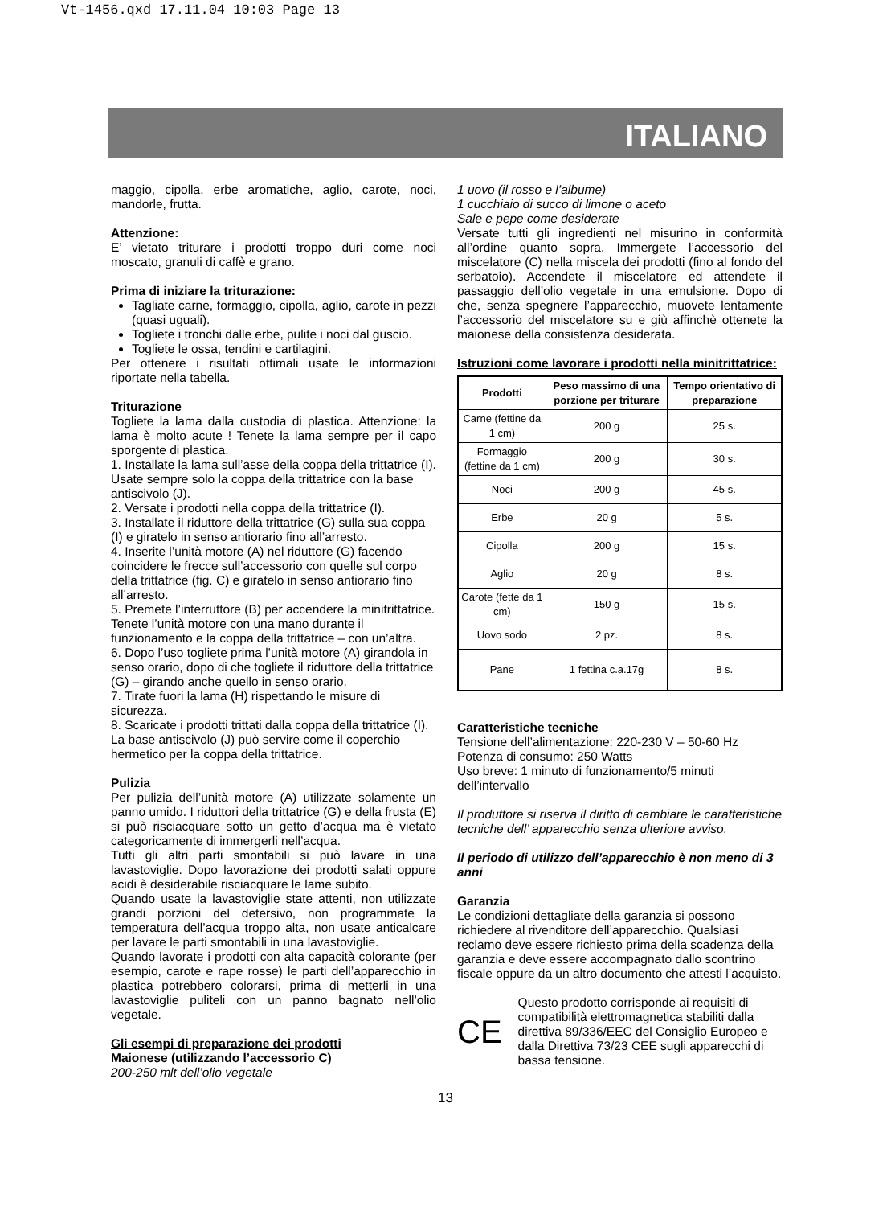Vt-1456.qxd 17.11.04 10:03 Page 13
ITALIANO
maggio, cipolla, erbe aromatiche, aglio, carote, noci, mandorle, frutta.
Attenzione:
E’ vietato triturare i prodotti troppo duri come noci moscato, granuli di caffè e grano.
Prima di iniziare la triturazione:
Tagliate carne, formaggio, cipolla, aglio, carote in pezzi (quasi uguali).
Togliete i tronchi dalle erbe, pulite i noci dal guscio.
Togliete le ossa, tendini e cartilagini.
Per ottenere i risultati ottimali usate le informazioni riportate nella tabella.
Triturazione
Togliete la lama dalla custodia di plastica. Attenzione: la lama è molto acute ! Tenete la lama sempre per il capo sporgente di plastica.
1. Installate la lama sull’asse della coppa della trittatrice (I). Usate sempre solo la coppa della trittatrice con la base antiscivolo (J).
2. Versate i prodotti nella coppa della trittatrice (I).
3. Installate il riduttore della trittatrice (G) sulla sua coppa (I) e giratelo in senso antiorario fino all’arresto.
4. Inserite l’unità motore (A) nel riduttore (G) facendo coincidere le frecce sull’accessorio con quelle sul corpo della trittatrice (fig. C) e giratelo in senso antiorario fino all’arresto.
5. Premete l’interruttore (B) per accendere la minitrittatrice. Tenete l’unità motore con una mano durante il funzionamento e la coppa della trittatrice – con un’altra.
6. Dopo l’uso togliete prima l’unità motore (A) girandola in senso orario, dopo di che togliete il riduttore della trittatrice (G) – girando anche quello in senso orario.
7. Tirate fuori la lama (H) rispettando le misure di sicurezza.
8. Scaricate i prodotti trittati dalla coppa della trittatrice (I). La base antiscivolo (J) può servire come il coperchio hermetico per la coppa della trittatrice.
Pulizia
Per pulizia dell’unità motore (A) utilizzate solamente un panno umido. I riduttori della trittatrice (G) e della frusta (E) si può risciacquare sotto un getto d’acqua ma è vietato categoricamente di immergerli nell’acqua.
Tutti gli altri parti smontabili si può lavare in una lavastoviglie. Dopo lavorazione dei prodotti salati oppure acidi è desiderabile risciacquare le lame subito.
Quando usate la lavastoviglie state attenti, non utilizzate grandi porzioni del detersivo, non programmate la temperatura dell’acqua troppo alta, non usate anticalcare per lavare le parti smontabili in una lavastoviglie.
Quando lavorate i prodotti con alta capacità colorante (per esempio, carote e rape rosse) le parti dell’apparecchio in plastica potrebbero colorarsi, prima di metterli in una lavastoviglie puliteli con un panno bagnato nell’olio vegetale.
Gli esempi di preparazione dei prodotti
Maionese (utilizzando l’accessorio C)
200-250 mlt dell’olio vegetale
1 uovo (il rosso e l’albume)
1 cucchiaio di succo di limone o aceto
Sale e pepe come desiderate
Versate tutti gli ingredienti nel misurino in conformità all’ordine quanto sopra. Immergete l’accessorio del miscelatore (C) nella miscela dei prodotti (fino al fondo del serbatoio). Accendete il miscelatore ed attendete il passaggio dell’olio vegetale in una emulsione. Dopo di che, senza spegnere l’apparecchio, muovete lentamente l’accessorio del miscelatore su e giù affinchè ottenete la maionese della consistenza desiderata.
Istruzioni come lavorare i prodotti nella minitrittatrice:
| Prodotti | Peso massimo di una porzione per triturare | Tempo orientativo di preparazione |
| --- | --- | --- |
| Carne (fettine da 1 cm) | 200 g | 25 s. |
| Formaggio (fettine da 1 cm) | 200 g | 30 s. |
| Noci | 200 g | 45 s. |
| Erbe | 20 g | 5 s. |
| Cipolla | 200 g | 15 s. |
| Aglio | 20 g | 8 s. |
| Carote (fette da 1 cm) | 150 g | 15 s. |
| Uovo sodo | 2 pz. | 8 s. |
| Pane | 1 fettina c.a.17g | 8 s. |
Caratteristiche tecniche
Tensione dell’alimentazione: 220-230 V – 50-60 Hz
Potenza di consumo: 250 Watts
Uso breve: 1 minuto di funzionamento/5 minuti dell’intervallo
Il produttore si riserva il diritto di cambiare le caratteristiche tecniche dell’ apparecchio senza ulteriore avviso.
Il periodo di utilizzo dell’apparecchio è non meno di 3 anni
Garanzia
Le condizioni dettagliate della garanzia si possono richiedere al rivenditore dell’apparecchio. Qualsiasi reclamo deve essere richiesto prima della scadenza della garanzia e deve essere accompagnato dallo scontrino fiscale oppure da un altro documento che attesti l’acquisto.
CE
Questo prodotto corrisponde ai requisiti di compatibilità elettromagnetica stabiliti dalla direttiva 89/336/EEC del Consiglio Europeo e dalla Direttiva 73/23 CEE sugli apparecchi di bassa tensione.
13